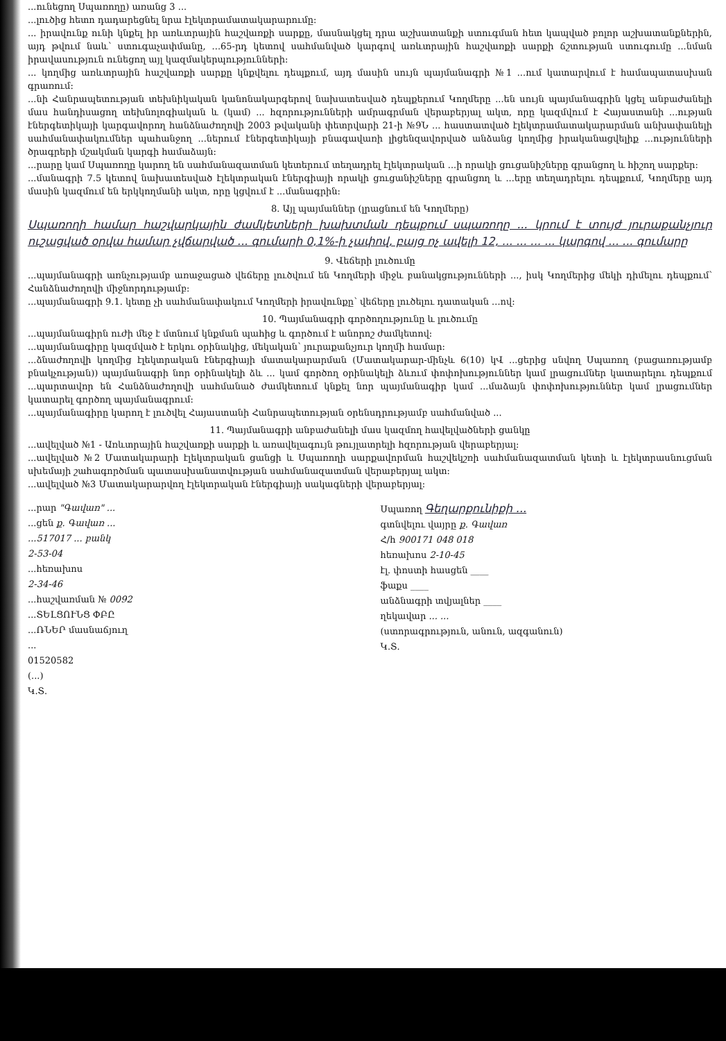...ունեցող Սպառողը) առանց 3 ...
...լուծից հետո դադարեցնել նրա էլեկտրամատակարարումը:
... իրավունք ունի կնքել իր առևտրային հաշվառքի սարքը, մասնակցել դրա աշխատանքի ստուգման հետ կապված բոլոր աշխատանքներին, այդ թվում նաև՝ ստուգաչափմանը, ...65-րդ կետով սահմանված կարգով առևտրային հաշվառքի սարքի ճշտության ստուգումը ...նման իրավասություն ունեցող այլ կազմակերպությունների:
... կողմից առևտրային հաշվառքի սարքը կնքվելու դեպքում, այդ մասին սույն պայմանագրի №1 ...ում կատարվում է համապատասխան գրառում:
...նի Հանրապետության տեխնիկական կանոնակարգերով նախատեսված դեպքերում Կողմերը ...են սույն պայմանագրին կցել անբաժանելի մաս հանդիսացող տեխնոլոգիական և (կամ) ... հզորությունների ամրագրման վերաբերյալ ակտ, որը կազմվում է Հայաստանի ...ության էներգետիկայի կարգավորող հանձնաժողովի 2003 թվականի փետրվարի 21-ի №9Ն ... հաստատված էլեկտրամատակարարման անխափանելի սահմանափակումներ պահանջող ...ներում էներգետիկայի բնագավառի լիցենզավորված անձանց կողմից իրականացվելիք ...ությունների ծրագրերի մշակման կարգի համաձայն:
...րարը կամ Սպառողը կարող են սահմանազատման կետերում տեղադրել էլեկտրական ...ի որակի ցուցանիշները գրանցող և հիշող սարքեր:
...մանագրի 7.5 կետով նախատեսված էլեկտրական էներգիայի որակի ցուցանիշները գրանցող և ...երը տեղադրելու դեպքում, Կողմերը այդ մասին կազմում են երկկողմանի ակտ, որը կցվում է ...մանագրին:
8. Այլ պայմաններ (լրացնում են Կողմերը)
Սպառողի համար հաշվարկային ժամկետների խախտման դեպքում սպառողը ... կրում է տույժ յուրաքանչյուր ուշացված օրվա համար չվճարված ... գումարի 0,1%-ի չափով, բայց ոչ ավելի 12, ... ... ... ... կարգով ... ... գումարը
9. Վեճերի լուծումը
...պայմանագրի առնչությամբ առաջացած վեճերը լուծվում են Կողմերի միջև բանակցությունների ..., իսկ Կողմերից մեկի դիմելու դեպքում՝ Հանձնաժողովի միջնորդությամբ:
...պայմանագրի 9.1. կետը չի սահմանափակում Կողմերի իրավունքը՝ վեճերը լուծելու դատական ...ով:
10. Պայմանագրի գործողությունը և լուծումը
...պայմանագիրն ուժի մեջ է մտնում կնքման պահից և գործում է անորոշ ժամկետով:
...պայմանագիրը կազմված է երկու օրինակից, մեկական՝ յուրաքանչյուր կողմի համար:
...ձնաժողովի կողմից էլեկտրական էներգիայի մատակարարման (Մատակարար-մինչև 6(10) կՎ ...ցերից սնվող Սպառող (բացառությամբ բնակչության)) պայմանագրի նոր օրինակելի ձև ... կամ գործող օրինակելի ձևում փոփոխություններ կամ լրացումներ կատարելու դեպքում ...պարտավոր են Հանձնաժողովի սահմանած ժամկետում կնքել նոր պայմանագիր կամ ...մաձայն փոփոխություններ կամ լրացումներ կատարել գործող պայմանագրում:
...պայմանագիրը կարող է լուծվել Հայաստանի Հանրապետության օրենսդրությամբ սահմանված ...
11. Պայմանագրի անբաժանելի մաս կազմող հավելվածների ցանկը
...ավելված №1 - Առևտրային հաշվառքի սարքի և առավելագույն թույլատրելի հզորության վերաբերյալ:
...ավելված №2 Մատակարարի էլեկտրական ցանցի և Սպառողի սարքավորման հաշվեկշռի սահմանազատման կետի և էլեկտրասնուցման սխեմայի շահագործման պատասխանատվության սահմանազատման վերաբերյալ ակտ:
...ավելված №3 Մատակարարվող էլեկտրական էներգիայի սակագների վերաբերյալ:
...րար "Գավառ" ...
...ցեն ք. Գավառ ...
...517017 ... բանկ
2-53-04
...հեռախոս
2-34-46
...հաշվառման № 0092
...ՏԵԼՑՈՒՆՑ ՓԲԸ
...ՌՆԵՐ մասնաճյուղ
...
01520582
(...)
Կ.Տ.
Սպառող Գեղարքունիքի ...
գտնվելու վայրը ք. Գավառ
Հ/հ 900171 048 018
հեռախոս 2-10-45
էլ. փոստի հասցեն ____
ֆաքս ____
անձնագրի տվյալներ ____
ղեկավար ... ...
(ստորագրություն, անուն, ազգանուն)
Կ.Տ.